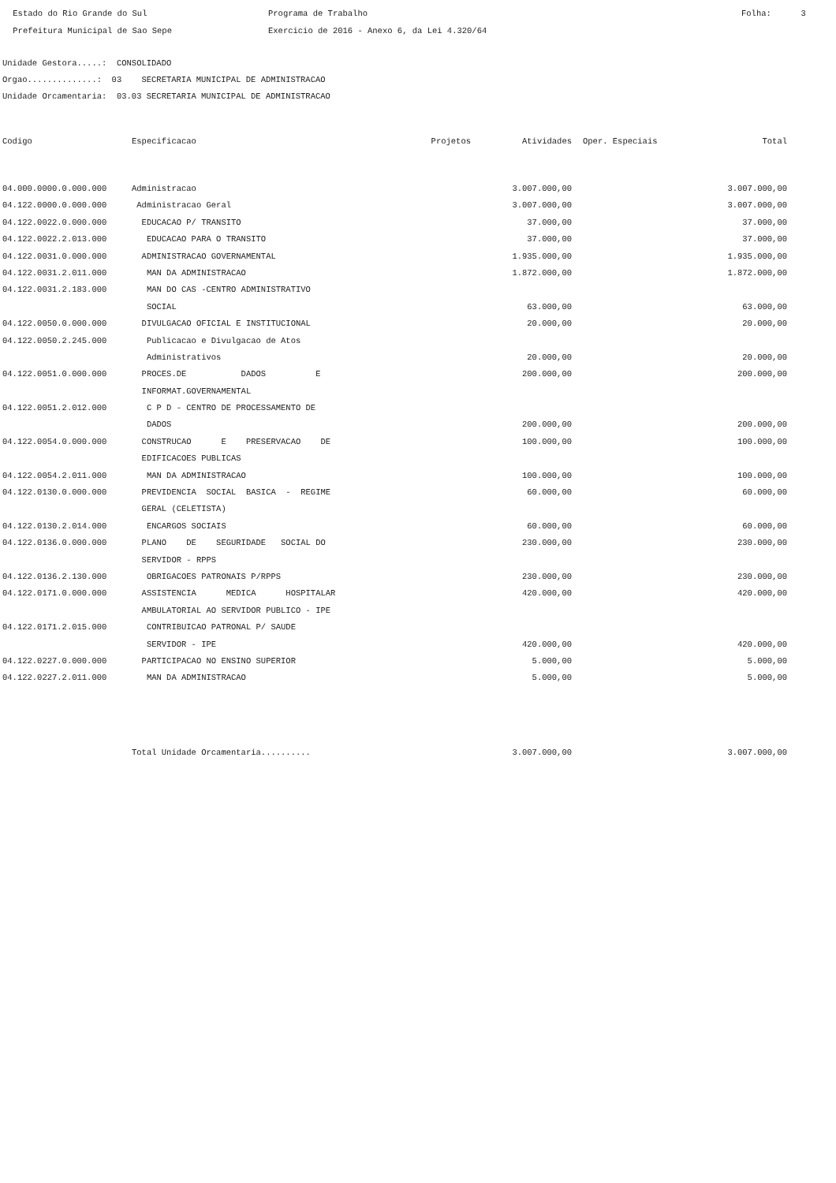Estado do Rio Grande do Sul Prefeitura Municipal de Sao Sepe
Programa de Trabalho Exercicio de 2016 - Anexo 6, da Lei 4.320/64
Folha: 3
Unidade Gestora.....: CONSOLIDADO Orgao..............: 03 SECRETARIA MUNICIPAL DE ADMINISTRACAO Unidade Orcamentaria: 03.03 SECRETARIA MUNICIPAL DE ADMINISTRACAO
| Codigo | Especificacao | Projetos | Atividades | Oper. Especiais | Total |
| --- | --- | --- | --- | --- | --- |
| 04.000.0000.0.000.000 | Administracao | | 3.007.000,00 | | 3.007.000,00 |
| 04.122.0000.0.000.000 | Administracao Geral | | 3.007.000,00 | | 3.007.000,00 |
| 04.122.0022.0.000.000 | EDUCACAO P/ TRANSITO | | 37.000,00 | | 37.000,00 |
| 04.122.0022.2.013.000 | EDUCACAO PARA O TRANSITO | | 37.000,00 | | 37.000,00 |
| 04.122.0031.0.000.000 | ADMINISTRACAO GOVERNAMENTAL | | 1.935.000,00 | | 1.935.000,00 |
| 04.122.0031.2.011.000 | MAN DA ADMINISTRACAO | | 1.872.000,00 | | 1.872.000,00 |
| 04.122.0031.2.183.000 | MAN DO CAS -CENTRO ADMINISTRATIVO | | | | |
| | SOCIAL | | 63.000,00 | | 63.000,00 |
| 04.122.0050.0.000.000 | DIVULGACAO OFICIAL E INSTITUCIONAL | | 20.000,00 | | 20.000,00 |
| 04.122.0050.2.245.000 | Publicacao e Divulgacao de Atos | | | | |
| | Administrativos | | 20.000,00 | | 20.000,00 |
| 04.122.0051.0.000.000 | PROCES.DE DADOS E | | 200.000,00 | | 200.000,00 |
| | INFORMAT.GOVERNAMENTAL | | | | |
| 04.122.0051.2.012.000 | C P D - CENTRO DE PROCESSAMENTO DE | | | | |
| | DADOS | | 200.000,00 | | 200.000,00 |
| 04.122.0054.0.000.000 | CONSTRUCAO E PRESERVACAO DE | | 100.000,00 | | 100.000,00 |
| | EDIFICACOES PUBLICAS | | | | |
| 04.122.0054.2.011.000 | MAN DA ADMINISTRACAO | | 100.000,00 | | 100.000,00 |
| 04.122.0130.0.000.000 | PREVIDENCIA SOCIAL BASICA - REGIME | | 60.000,00 | | 60.000,00 |
| | GERAL (CELETISTA) | | | | |
| 04.122.0130.2.014.000 | ENCARGOS SOCIAIS | | 60.000,00 | | 60.000,00 |
| 04.122.0136.0.000.000 | PLANO DE SEGURIDADE SOCIAL DO | | 230.000,00 | | 230.000,00 |
| | SERVIDOR - RPPS | | | | |
| 04.122.0136.2.130.000 | OBRIGACOES PATRONAIS P/RPPS | | 230.000,00 | | 230.000,00 |
| 04.122.0171.0.000.000 | ASSISTENCIA MEDICA HOSPITALAR | | 420.000,00 | | 420.000,00 |
| | AMBULATORIAL AO SERVIDOR PUBLICO - IPE | | | | |
| 04.122.0171.2.015.000 | CONTRIBUICAO PATRONAL P/ SAUDE | | | | |
| | SERVIDOR - IPE | | 420.000,00 | | 420.000,00 |
| 04.122.0227.0.000.000 | PARTICIPACAO NO ENSINO SUPERIOR | | 5.000,00 | | 5.000,00 |
| 04.122.0227.2.011.000 | MAN DA ADMINISTRACAO | | 5.000,00 | | 5.000,00 |
| | Total Unidade Orcamentaria.......... | | 3.007.000,00 | | 3.007.000,00 |